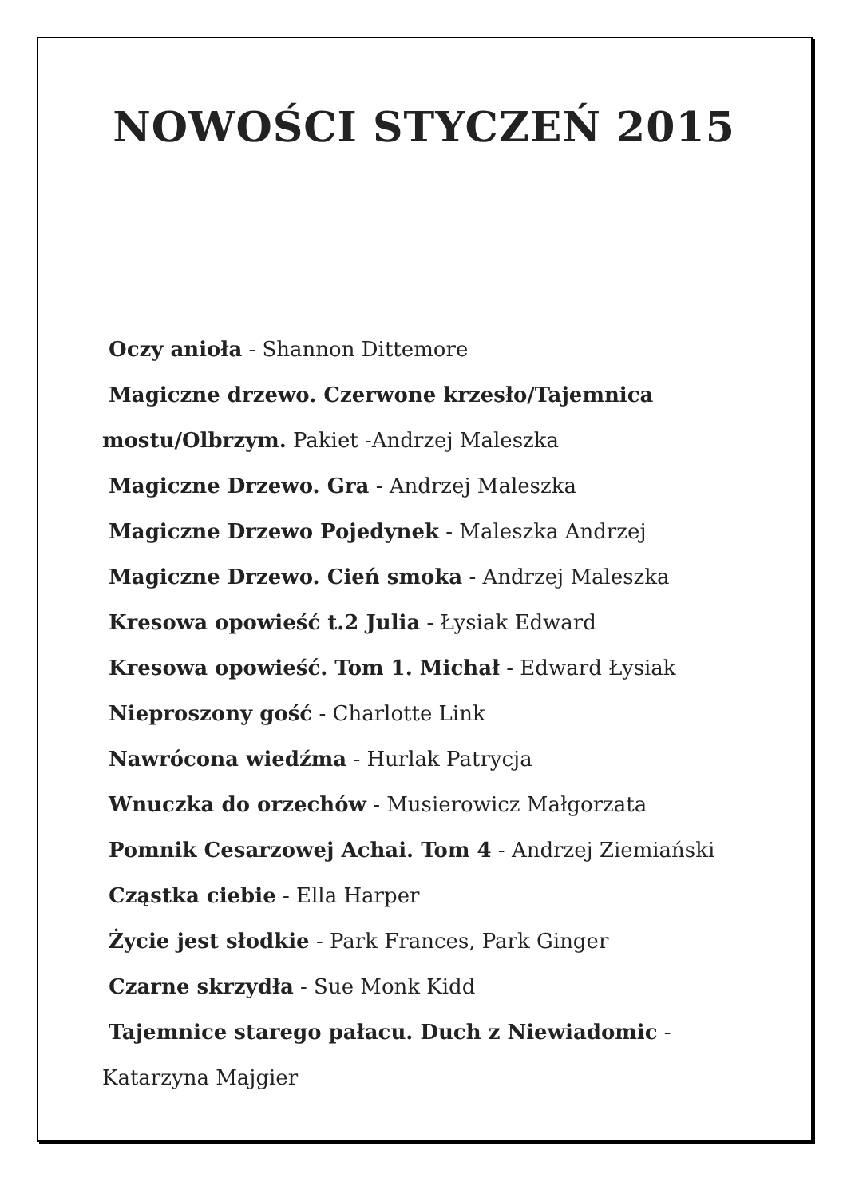NOWOŚCI STYCZEŃ 2015
Oczy anioła - Shannon Dittemore
Magiczne drzewo. Czerwone krzesło/Tajemnica
mostu/Olbrzym. Pakiet -Andrzej Maleszka
Magiczne Drzewo. Gra - Andrzej Maleszka
Magiczne Drzewo Pojedynek - Maleszka Andrzej
Magiczne Drzewo. Cień smoka - Andrzej Maleszka
Kresowa opowieść t.2 Julia - Łysiak Edward
Kresowa opowieść. Tom 1. Michał - Edward Łysiak
Nieproszony gość - Charlotte Link
Nawrócona wiedźma - Hurlak Patrycja
Wnuczka do orzechów - Musierowicz Małgorzata
Pomnik Cesarzowej Achai. Tom 4 - Andrzej Ziemiański
Cząstka ciebie - Ella Harper
Życie jest słodkie - Park Frances, Park Ginger
Czarne skrzydła - Sue Monk Kidd
Tajemnice starego pałacu. Duch z Niewiadomic -
Katarzyna Majgier